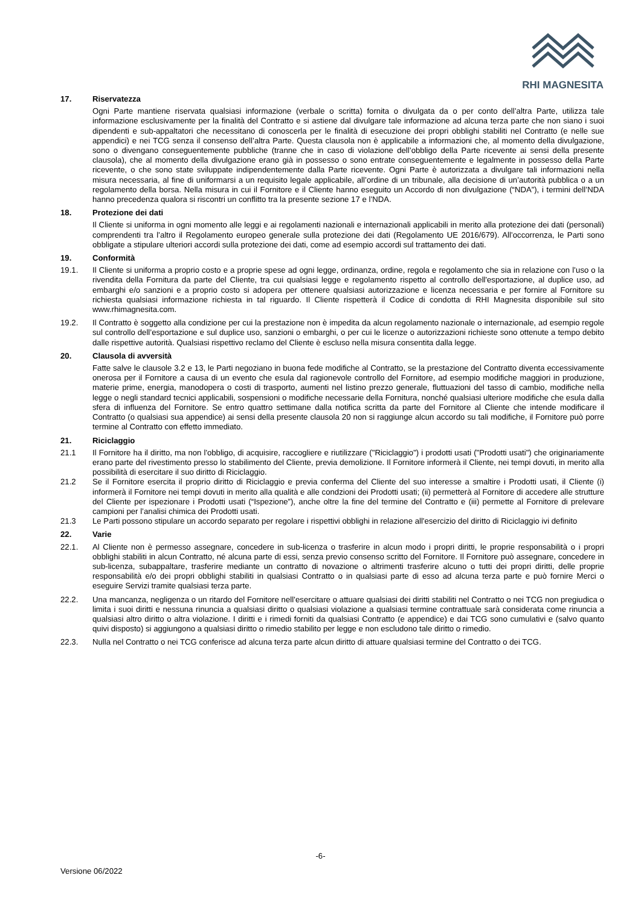RHI MAGNESITA
17. Riservatezza
Ogni Parte mantiene riservata qualsiasi informazione (verbale o scritta) fornita o divulgata da o per conto dell’altra Parte, utilizza tale informazione esclusivamente per la finalità del Contratto e si astiene dal divulgare tale informazione ad alcuna terza parte che non siano i suoi dipendenti e sub-appaltatori che necessitano di conoscerla per le finalità di esecuzione dei propri obblighi stabiliti nel Contratto (e nelle sue appendici) e nei TCG senza il consenso dell’altra Parte. Questa clausola non è applicabile a informazioni che, al momento della divulgazione, sono o divengano conseguentemente pubbliche (tranne che in caso di violazione dell’obbligo della Parte ricevente ai sensi della presente clausola), che al momento della divulgazione erano già in possesso o sono entrate conseguentemente e legalmente in possesso della Parte ricevente, o che sono state sviluppate indipendentemente dalla Parte ricevente. Ogni Parte è autorizzata a divulgare tali informazioni nella misura necessaria, al fine di uniformarsi a un requisito legale applicabile, all’ordine di un tribunale, alla decisione di un’autorità pubblica o a un regolamento della borsa. Nella misura in cui il Fornitore e il Cliente hanno eseguito un Accordo di non divulgazione (“NDA”), i termini dell’NDA hanno precedenza qualora si riscontri un conflitto tra la presente sezione 17 e l’NDA.
18. Protezione dei dati
Il Cliente si uniforma in ogni momento alle leggi e ai regolamenti nazionali e internazionali applicabili in merito alla protezione dei dati (personali) comprendenti tra l’altro il Regolamento europeo generale sulla protezione dei dati (Regolamento UE 2016/679). All’occorrenza, le Parti sono obbligate a stipulare ulteriori accordi sulla protezione dei dati, come ad esempio accordi sul trattamento dei dati.
19. Conformità
19.1. Il Cliente si uniforma a proprio costo e a proprie spese ad ogni legge, ordinanza, ordine, regola e regolamento che sia in relazione con l’uso o la rivendita della Fornitura da parte del Cliente, tra cui qualsiasi legge e regolamento rispetto al controllo dell'esportazione, al duplice uso, ad embarghi e/o sanzioni e a proprio costo si adopera per ottenere qualsiasi autorizzazione e licenza necessaria e per fornire al Fornitore su richiesta qualsiasi informazione richiesta in tal riguardo. Il Cliente rispetterà il Codice di condotta di RHI Magnesita disponibile sul sito www.rhimagnesita.com.
19.2. Il Contratto è soggetto alla condizione per cui la prestazione non è impedita da alcun regolamento nazionale o internazionale, ad esempio regole sul controllo dell’esportazione e sul duplice uso, sanzioni o embarghi, o per cui le licenze o autorizzazioni richieste sono ottenute a tempo debito dalle rispettive autorità. Qualsiasi rispettivo reclamo del Cliente è escluso nella misura consentita dalla legge.
20. Clausola di avversità
Fatte salve le clausole 3.2 e 13, le Parti negoziano in buona fede modifiche al Contratto, se la prestazione del Contratto diventa eccessivamente onerosa per il Fornitore a causa di un evento che esula dal ragionevole controllo del Fornitore, ad esempio modifiche maggiori in produzione, materie prime, energia, manodopera o costi di trasporto, aumenti nel listino prezzo generale, fluttuazioni del tasso di cambio, modifiche nella legge o negli standard tecnici applicabili, sospensioni o modifiche necessarie della Fornitura, nonché qualsiasi ulteriore modifiche che esula dalla sfera di influenza del Fornitore. Se entro quattro settimane dalla notifica scritta da parte del Fornitore al Cliente che intende modificare il Contratto (o qualsiasi sua appendice) ai sensi della presente clausola 20 non si raggiunge alcun accordo su tali modifiche, il Fornitore può porre termine al Contratto con effetto immediato.
21. Riciclaggio
21.1 Il Fornitore ha il diritto, ma non l'obbligo, di acquisire, raccogliere e riutilizzare ("Riciclaggio") i prodotti usati ("Prodotti usati") che originariamente erano parte del rivestimento presso lo stabilimento del Cliente, previa demolizione. Il Fornitore informerà il Cliente, nei tempi dovuti, in merito alla possibilità di esercitare il suo diritto di Riciclaggio.
21.2 Se il Fornitore esercita il proprio diritto di Riciclaggio e previa conferma del Cliente del suo interesse a smaltire i Prodotti usati, il Cliente (i) informerà il Fornitore nei tempi dovuti in merito alla qualità e alle condzioni dei Prodotti usati; (ii) permetterà al Fornitore di accedere alle strutture del Cliente per ispezionare i Prodotti usati (“Ispezione”), anche oltre la fine del termine del Contratto e (iii) permette al Fornitore di prelevare campioni per l’analisi chimica dei Prodotti usati.
21.3 Le Parti possono stipulare un accordo separato per regolare i rispettivi obblighi in relazione all'esercizio del diritto di Riciclaggio ivi definito
22. Varie
22.1. Al Cliente non è permesso assegnare, concedere in sub-licenza o trasferire in alcun modo i propri diritti, le proprie responsabilità o i propri obblighi stabiliti in alcun Contratto, né alcuna parte di essi, senza previo consenso scritto del Fornitore. Il Fornitore può assegnare, concedere in sub-licenza, subappaltare, trasferire mediante un contratto di novazione o altrimenti trasferire alcuno o tutti dei propri diritti, delle proprie responsabilità e/o dei propri obblighi stabiliti in qualsiasi Contratto o in qualsiasi parte di esso ad alcuna terza parte e può fornire Merci o eseguire Servizi tramite qualsiasi terza parte.
22.2. Una mancanza, negligenza o un ritardo del Fornitore nell’esercitare o attuare qualsiasi dei diritti stabiliti nel Contratto o nei TCG non pregiudica o limita i suoi diritti e nessuna rinuncia a qualsiasi diritto o qualsiasi violazione a qualsiasi termine contrattuale sarà considerata come rinuncia a qualsiasi altro diritto o altra violazione. I diritti e i rimedi forniti da qualsiasi Contratto (e appendice) e dai TCG sono cumulativi e (salvo quanto quivi disposto) si aggiungono a qualsiasi diritto o rimedio stabilito per legge e non escludono tale diritto o rimedio.
22.3. Nulla nel Contratto o nei TCG conferisce ad alcuna terza parte alcun diritto di attuare qualsiasi termine del Contratto o dei TCG.
-6-
Versione 06/2022